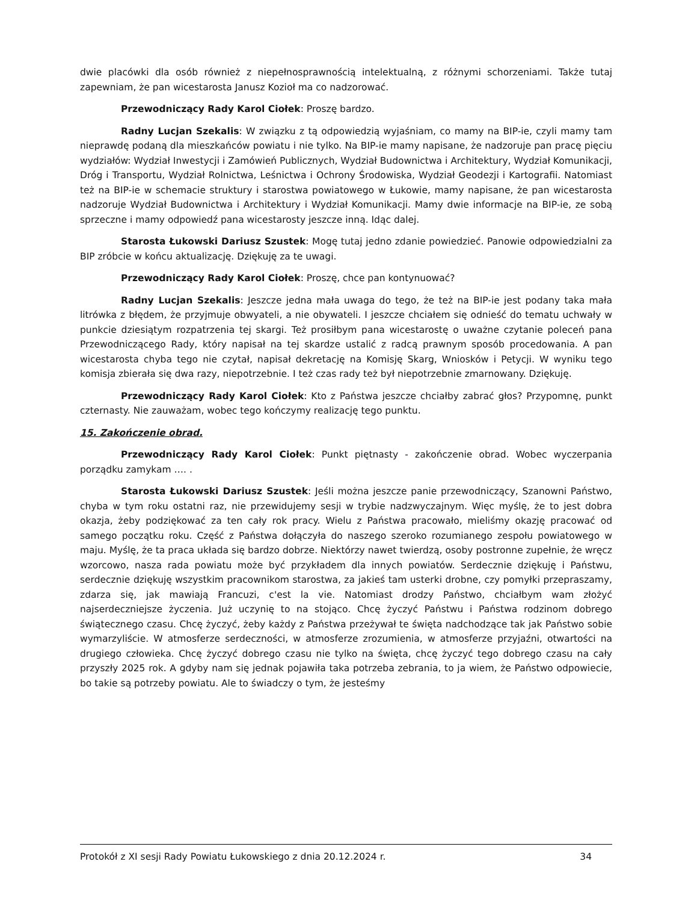dwie placówki dla osób również z niepełnosprawnością intelektualną, z różnymi schorzeniami. Także tutaj zapewniam, że pan wicestarosta Janusz Kozioł ma co nadzorować.
Przewodniczący Rady Karol Ciołek: Proszę bardzo.
Radny Lucjan Szekalis: W związku z tą odpowiedzią wyjaśniam, co mamy na BIP-ie, czyli mamy tam nieprawdę podaną dla mieszkańców powiatu i nie tylko. Na BIP-ie mamy napisane, że nadzoruje pan pracę pięciu wydziałów: Wydział Inwestycji i Zamówień Publicznych, Wydział Budownictwa i Architektury, Wydział Komunikacji, Dróg i Transportu, Wydział Rolnictwa, Leśnictwa i Ochrony Środowiska, Wydział Geodezji i Kartografii. Natomiast też na BIP-ie w schemacie struktury i starostwa powiatowego w Łukowie, mamy napisane, że pan wicestarosta nadzoruje Wydział Budownictwa i Architektury i Wydział Komunikacji. Mamy dwie informacje na BIP-ie, ze sobą sprzeczne i mamy odpowiedź pana wicestarosty jeszcze inną. Idąc dalej.
Starosta Łukowski Dariusz Szustek: Mogę tutaj jedno zdanie powiedzieć. Panowie odpowiedzialni za BIP zróbcie w końcu aktualizację. Dziękuję za te uwagi.
Przewodniczący Rady Karol Ciołek: Proszę, chce pan kontynuować?
Radny Lucjan Szekalis: Jeszcze jedna mała uwaga do tego, że też na BIP-ie jest podany taka mała litrówka z błędem, że przyjmuje obwyateli, a nie obywateli. I jeszcze chciałem się odnieść do tematu uchwały w punkcie dziesiątym rozpatrzenia tej skargi. Też prosiłbym pana wicestarostę o uważne czytanie poleceń pana Przewodniczącego Rady, który napisał na tej skardze ustalić z radcą prawnym sposób procedowania. A pan wicestarosta chyba tego nie czytał, napisał dekretację na Komisję Skarg, Wniosków i Petycji. W wyniku tego komisja zbierała się dwa razy, niepotrzebnie. I też czas rady też był niepotrzebnie zmarnowany. Dziękuję.
Przewodniczący Rady Karol Ciołek: Kto z Państwa jeszcze chciałby zabrać głos? Przypomnę, punkt czternasty. Nie zauważam, wobec tego kończymy realizację tego punktu.
15. Zakończenie obrad.
Przewodniczący Rady Karol Ciołek: Punkt piętnasty - zakończenie obrad. Wobec wyczerpania porządku zamykam …. .
Starosta Łukowski Dariusz Szustek: Jeśli można jeszcze panie przewodniczący, Szanowni Państwo, chyba w tym roku ostatni raz, nie przewidujemy sesji w trybie nadzwyczajnym. Więc myślę, że to jest dobra okazja, żeby podziękować za ten cały rok pracy. Wielu z Państwa pracowało, mieliśmy okazję pracować od samego początku roku. Część z Państwa dołączyła do naszego szeroko rozumianego zespołu powiatowego w maju. Myślę, że ta praca układa się bardzo dobrze. Niektórzy nawet twierdzą, osoby postronne zupełnie, że wręcz wzorcowo, nasza rada powiatu może być przykładem dla innych powiatów. Serdecznie dziękuję i Państwu, serdecznie dziękuję wszystkim pracownikom starostwa, za jakieś tam usterki drobne, czy pomyłki przepraszamy, zdarza się, jak mawiają Francuzi, c'est la vie. Natomiast drodzy Państwo, chciałbym wam złożyć najserdeczniejsze życzenia. Już uczynię to na stojąco. Chcę życzyć Państwu i Państwa rodzinom dobrego świątecznego czasu. Chcę życzyć, żeby każdy z Państwa przeżywał te święta nadchodzące tak jak Państwo sobie wymarzyliście. W atmosferze serdeczności, w atmosferze zrozumienia, w atmosferze przyjaźni, otwartości na drugiego człowieka. Chcę życzyć dobrego czasu nie tylko na święta, chcę życzyć tego dobrego czasu na cały przyszły 2025 rok. A gdyby nam się jednak pojawiła taka potrzeba zebrania, to ja wiem, że Państwo odpowiecie, bo takie są potrzeby powiatu. Ale to świadczy o tym, że jesteśmy
Protokół z XI sesji Rady Powiatu Łukowskiego z dnia 20.12.2024 r. 34